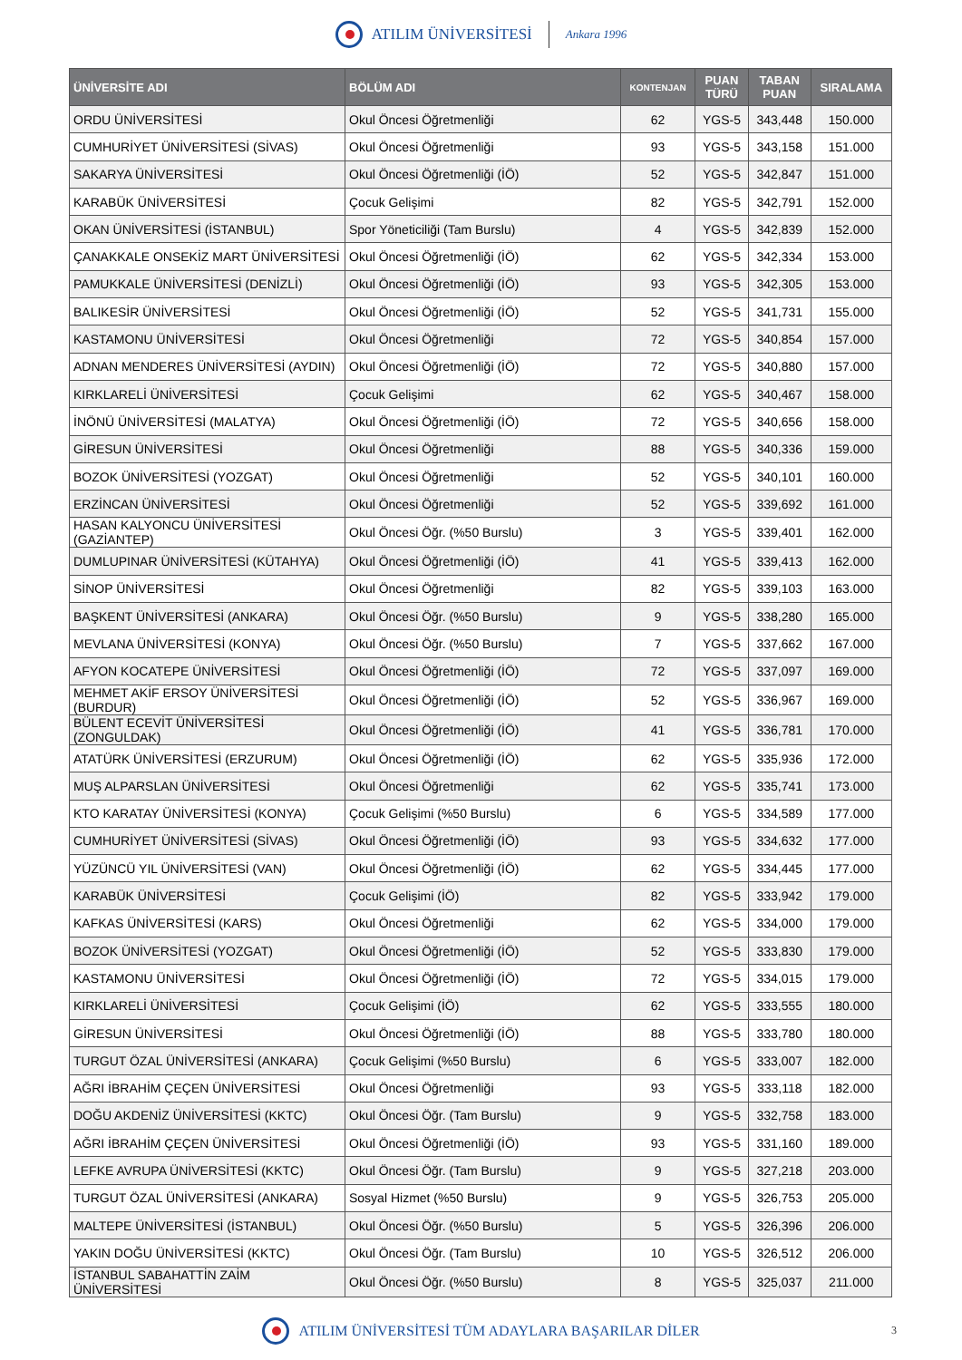ATILIM ÜNİVERSİTESİ Ankara 1996
| ÜNİVERSİTE ADI | BÖLÜM ADI | KONTENJAN | PUAN TÜRÜ | TABAN PUAN | SIRALAMA |
| --- | --- | --- | --- | --- | --- |
| ORDU ÜNİVERSİTESİ | Okul Öncesi Öğretmenliği | 62 | YGS-5 | 343,448 | 150.000 |
| CUMHURİYET ÜNİVERSİTESİ (SİVAS) | Okul Öncesi Öğretmenliği | 93 | YGS-5 | 343,158 | 151.000 |
| SAKARYA ÜNİVERSİTESİ | Okul Öncesi Öğretmenliği (İÖ) | 52 | YGS-5 | 342,847 | 151.000 |
| KARABÜK ÜNİVERSİTESİ | Çocuk Gelişimi | 82 | YGS-5 | 342,791 | 152.000 |
| OKAN ÜNİVERSİTESİ (İSTANBUL) | Spor Yöneticiliği (Tam Burslu) | 4 | YGS-5 | 342,839 | 152.000 |
| ÇANAKKALE ONSEKİZ MART ÜNİVERSİTESİ | Okul Öncesi Öğretmenliği (İÖ) | 62 | YGS-5 | 342,334 | 153.000 |
| PAMUKKALE ÜNİVERSİTESİ (DENİZLİ) | Okul Öncesi Öğretmenliği (İÖ) | 93 | YGS-5 | 342,305 | 153.000 |
| BALIKESİR ÜNİVERSİTESİ | Okul Öncesi Öğretmenliği (İÖ) | 52 | YGS-5 | 341,731 | 155.000 |
| KASTAMONU ÜNİVERSİTESİ | Okul Öncesi Öğretmenliği | 72 | YGS-5 | 340,854 | 157.000 |
| ADNAN MENDERES ÜNİVERSİTESİ (AYDIN) | Okul Öncesi Öğretmenliği (İÖ) | 72 | YGS-5 | 340,880 | 157.000 |
| KIRKLARELİ ÜNİVERSİTESİ | Çocuk Gelişimi | 62 | YGS-5 | 340,467 | 158.000 |
| İNÖNÜ ÜNİVERSİTESİ (MALATYA) | Okul Öncesi Öğretmenliği (İÖ) | 72 | YGS-5 | 340,656 | 158.000 |
| GİRESUN ÜNİVERSİTESİ | Okul Öncesi Öğretmenliği | 88 | YGS-5 | 340,336 | 159.000 |
| BOZOK ÜNİVERSİTESİ (YOZGAT) | Okul Öncesi Öğretmenliği | 52 | YGS-5 | 340,101 | 160.000 |
| ERZİNCAN ÜNİVERSİTESİ | Okul Öncesi Öğretmenliği | 52 | YGS-5 | 339,692 | 161.000 |
| HASAN KALYONCU ÜNİVERSİTESİ (GAZİANTEP) | Okul Öncesi Öğr. (%50 Burslu) | 3 | YGS-5 | 339,401 | 162.000 |
| DUMLUPINAR ÜNİVERSİTESİ (KÜTAHYA) | Okul Öncesi Öğretmenliği (İÖ) | 41 | YGS-5 | 339,413 | 162.000 |
| SİNOP ÜNİVERSİTESİ | Okul Öncesi Öğretmenliği | 82 | YGS-5 | 339,103 | 163.000 |
| BAŞKENT ÜNİVERSİTESİ (ANKARA) | Okul Öncesi Öğr. (%50 Burslu) | 9 | YGS-5 | 338,280 | 165.000 |
| MEVLANA ÜNİVERSİTESİ (KONYA) | Okul Öncesi Öğr. (%50 Burslu) | 7 | YGS-5 | 337,662 | 167.000 |
| AFYON KOCATEPE ÜNİVERSİTESİ | Okul Öncesi Öğretmenliği (İÖ) | 72 | YGS-5 | 337,097 | 169.000 |
| MEHMET AKİF ERSOY ÜNİVERSİTESİ (BURDUR) | Okul Öncesi Öğretmenliği (İÖ) | 52 | YGS-5 | 336,967 | 169.000 |
| BÜLENT ECEVİT ÜNİVERSİTESİ (ZONGULDAK) | Okul Öncesi Öğretmenliği (İÖ) | 41 | YGS-5 | 336,781 | 170.000 |
| ATATÜRK ÜNİVERSİTESİ (ERZURUM) | Okul Öncesi Öğretmenliği (İÖ) | 62 | YGS-5 | 335,936 | 172.000 |
| MUŞ ALPARSLAN ÜNİVERSİTESİ | Okul Öncesi Öğretmenliği | 62 | YGS-5 | 335,741 | 173.000 |
| KTO KARATAY ÜNİVERSİTESİ (KONYA) | Çocuk Gelişimi (%50 Burslu) | 6 | YGS-5 | 334,589 | 177.000 |
| CUMHURİYET ÜNİVERSİTESİ (SİVAS) | Okul Öncesi Öğretmenliği (İÖ) | 93 | YGS-5 | 334,632 | 177.000 |
| YÜZÜNCÜ YIL ÜNİVERSİTESİ (VAN) | Okul Öncesi Öğretmenliği (İÖ) | 62 | YGS-5 | 334,445 | 177.000 |
| KARABÜK ÜNİVERSİTESİ | Çocuk Gelişimi (İÖ) | 82 | YGS-5 | 333,942 | 179.000 |
| KAFKAS ÜNİVERSİTESİ (KARS) | Okul Öncesi Öğretmenliği | 62 | YGS-5 | 334,000 | 179.000 |
| BOZOK ÜNİVERSİTESİ (YOZGAT) | Okul Öncesi Öğretmenliği (İÖ) | 52 | YGS-5 | 333,830 | 179.000 |
| KASTAMONU ÜNİVERSİTESİ | Okul Öncesi Öğretmenliği (İÖ) | 72 | YGS-5 | 334,015 | 179.000 |
| KIRKLARELİ ÜNİVERSİTESİ | Çocuk Gelişimi (İÖ) | 62 | YGS-5 | 333,555 | 180.000 |
| GİRESUN ÜNİVERSİTESİ | Okul Öncesi Öğretmenliği (İÖ) | 88 | YGS-5 | 333,780 | 180.000 |
| TURGUT ÖZAL ÜNİVERSİTESİ (ANKARA) | Çocuk Gelişimi (%50 Burslu) | 6 | YGS-5 | 333,007 | 182.000 |
| AĞRI İBRAHİM ÇEÇEN ÜNİVERSİTESİ | Okul Öncesi Öğretmenliği | 93 | YGS-5 | 333,118 | 182.000 |
| DOĞU AKDENİZ ÜNİVERSİTESİ (KKTC) | Okul Öncesi Öğr. (Tam Burslu) | 9 | YGS-5 | 332,758 | 183.000 |
| AĞRI İBRAHİM ÇEÇEN ÜNİVERSİTESİ | Okul Öncesi Öğretmenliği (İÖ) | 93 | YGS-5 | 331,160 | 189.000 |
| LEFKE AVRUPA ÜNİVERSİTESİ (KKTC) | Okul Öncesi Öğr. (Tam Burslu) | 9 | YGS-5 | 327,218 | 203.000 |
| TURGUT ÖZAL ÜNİVERSİTESİ (ANKARA) | Sosyal Hizmet (%50 Burslu) | 9 | YGS-5 | 326,753 | 205.000 |
| MALTEPE ÜNİVERSİTESİ (İSTANBUL) | Okul Öncesi Öğr. (%50 Burslu) | 5 | YGS-5 | 326,396 | 206.000 |
| YAKIN DOĞU ÜNİVERSİTESİ (KKTC) | Okul Öncesi Öğr. (Tam Burslu) | 10 | YGS-5 | 326,512 | 206.000 |
| İSTANBUL SABAHATTİN ZAİM ÜNİVERSİTESİ | Okul Öncesi Öğr. (%50 Burslu) | 8 | YGS-5 | 325,037 | 211.000 |
ATILIM ÜNİVERSİTESİ TÜM ADAYLARA BAŞARILAR DİLER 3